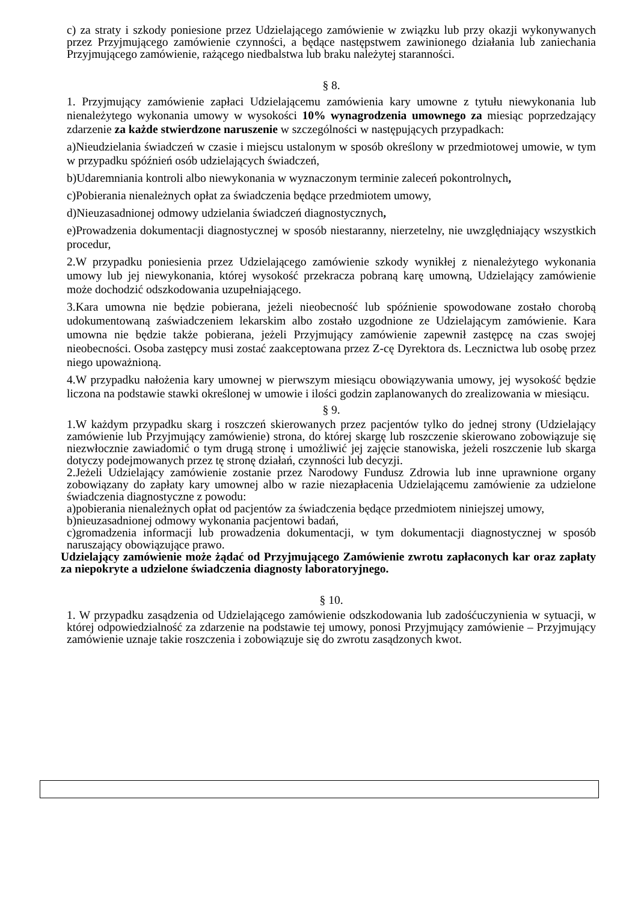c) za straty i szkody poniesione przez Udzielającego zamówienie w związku lub przy okazji wykonywanych przez Przyjmującego zamówienie czynności, a będące następstwem zawinionego działania lub zaniechania Przyjmującego zamówienie, rażącego niedbalstwa lub braku należytej staranności.
§ 8.
1. Przyjmujący zamówienie zapłaci Udzielającemu zamówienia kary umowne z tytułu niewykonania lub nienależytego wykonania umowy w wysokości 10% wynagrodzenia umownego za miesiąc poprzedzający zdarzenie za każde stwierdzone naruszenie w szczególności w następujących przypadkach:
a)Nieudzielania świadczeń w czasie i miejscu ustalonym w sposób określony w przedmiotowej umowie, w tym w przypadku spóźnień osób udzielających świadczeń,
b)Udaremniania kontroli albo niewykonania w wyznaczonym terminie zaleceń pokontrolnych,
c)Pobierania nienależnych opłat za świadczenia będące przedmiotem umowy,
d)Nieuzasadnionej odmowy udzielania świadczeń diagnostycznych,
e)Prowadzenia dokumentacji diagnostycznej w sposób niestaranny, nierzetelny, nie uwzględniający wszystkich procedur,
2.W przypadku poniesienia przez Udzielającego zamówienie szkody wynikłej z nienależytego wykonania umowy lub jej niewykonania, której wysokość przekracza pobraną karę umowną, Udzielający zamówienie może dochodzić odszkodowania uzupełniającego.
3.Kara umowna nie będzie pobierana, jeżeli nieobecność lub spóźnienie spowodowane zostało chorobą udokumentowaną zaświadczeniem lekarskim albo zostało uzgodnione ze Udzielającym zamówienie. Kara umowna nie będzie także pobierana, jeżeli Przyjmujący zamówienie zapewnił zastępcę na czas swojej nieobecności. Osoba zastępcy musi zostać zaakceptowana przez Z-cę Dyrektora ds. Lecznictwa lub osobę przez niego upoważnioną.
4.W przypadku nałożenia kary umownej w pierwszym miesiącu obowiązywania umowy, jej wysokość będzie liczona na podstawie stawki określonej w umowie i ilości godzin zaplanowanych do zrealizowania w miesiącu.
§ 9.
1.W każdym przypadku skarg i roszczeń skierowanych przez pacjentów tylko do jednej strony (Udzielający zamówienie lub Przyjmujący zamówienie) strona, do której skargę lub roszczenie skierowano zobowiązuje się niezwłocznie zawiadomić o tym drugą stronę i umożliwić jej zajęcie stanowiska, jeżeli roszczenie lub skarga dotyczy podejmowanych przez tę stronę działań, czynności lub decyzji.
2.Jeżeli Udzielający zamówienie zostanie przez Narodowy Fundusz Zdrowia lub inne uprawnione organy zobowiązany do zapłaty kary umownej albo w razie niezapłacenia Udzielającemu zamówienie za udzielone świadczenia diagnostyczne z powodu:
a)pobierania nienależnych opłat od pacjentów za świadczenia będące przedmiotem niniejszej umowy,
b)nieuzasadnionej odmowy wykonania pacjentowi badań,
c)gromadzenia informacji lub prowadzenia dokumentacji, w tym dokumentacji diagnostycznej w sposób naruszający obowiązujące prawo.
Udzielający zamówienie może żądać od Przyjmującego Zamówienie zwrotu zapłaconych kar oraz zapłaty za niepokryte a udzielone świadczenia diagnosty laboratoryjnego.
§ 10.
1. W przypadku zasądzenia od Udzielającego zamówienie odszkodowania lub zadośćuczynienia w sytuacji, w której odpowiedzialność za zdarzenie na podstawie tej umowy, ponosi Przyjmujący zamówienie – Przyjmujący zamówienie uznaje takie roszczenia i zobowiązuje się do zwrotu zasądzonych kwot.